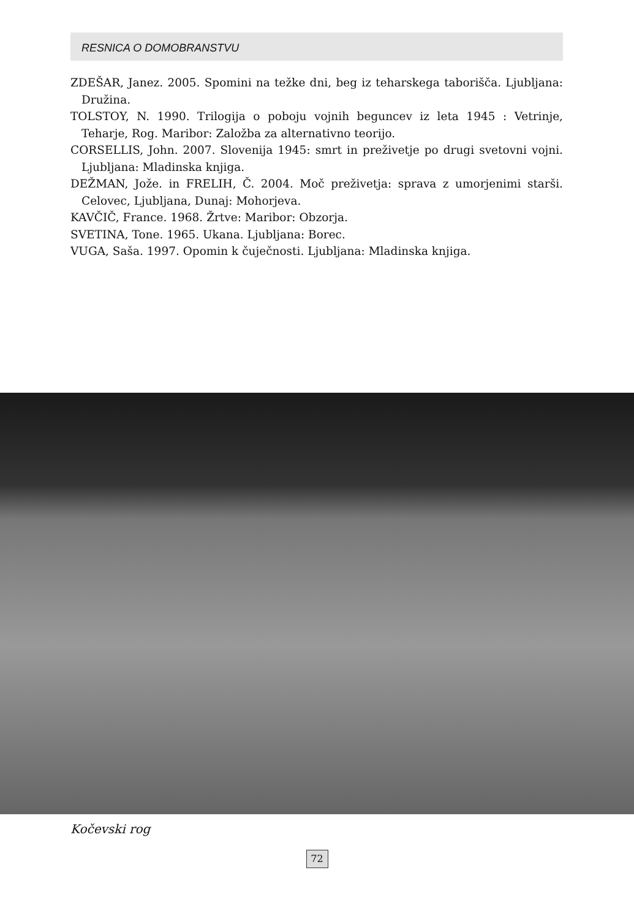RESNICA O DOMOBRANSTVU
ZDEŠAR, Janez. 2005. Spomini na težke dni, beg iz teharskega taborišča. Ljubljana: Družina.
TOLSTOY, N. 1990. Trilogija o poboju vojnih beguncev iz leta 1945 : Vetrinje, Teharje, Rog. Maribor: Založba za alternativno teorijo.
CORSELLIS, John. 2007. Slovenija 1945: smrt in preživetje po drugi svetovni vojni. Ljubljana: Mladinska knjiga.
DEŽMAN, Jože. in FRELIH, Č. 2004. Moč preživetja: sprava z umorjenimi starši. Celovec, Ljubljana, Dunaj: Mohorjeva.
KAVČIČ, France. 1968. Žrtve: Maribor: Obzorja.
SVETINA, Tone. 1965. Ukana. Ljubljana: Borec.
VUGA, Saša. 1997. Opomin k čuječnosti. Ljubljana: Mladinska knjiga.
Kočevski rog
72